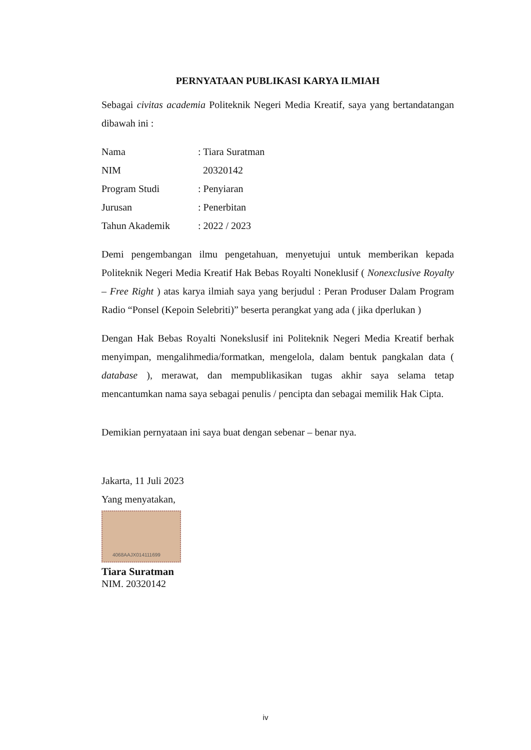PERNYATAAN PUBLIKASI KARYA ILMIAH
Sebagai civitas academia Politeknik Negeri Media Kreatif, saya yang bertandatangan dibawah ini :
Nama: Tiara Suratman
NIM 20320142
Program Studi: Penyiaran
Jurusan: Penerbitan
Tahun Akademik: 2022 / 2023
Demi pengembangan ilmu pengetahuan, menyetujui untuk memberikan kepada Politeknik Negeri Media Kreatif Hak Bebas Royalti Noneklusif ( Nonexclusive Royalty – Free Right ) atas karya ilmiah saya yang berjudul : Peran Produser Dalam Program Radio “Ponsel (Kepoin Selebriti)” beserta perangkat yang ada ( jika dperlukan )
Dengan Hak Bebas Royalti Nonekslusif ini Politeknik Negeri Media Kreatif berhak menyimpan, mengalihmedia/formatkan, mengelola, dalam bentuk pangkalan data ( database ), merawat, dan mempublikasikan tugas akhir saya selama tetap mencantumkan nama saya sebagai penulis / pencipta dan sebagai memilik Hak Cipta.
Demikian pernyataan ini saya buat dengan sebenar – benar nya.
Jakarta, 11 Juli 2023
Yang menyatakan,
4068AAJX014111699
Tiara Suratman
NIM. 20320142
iv